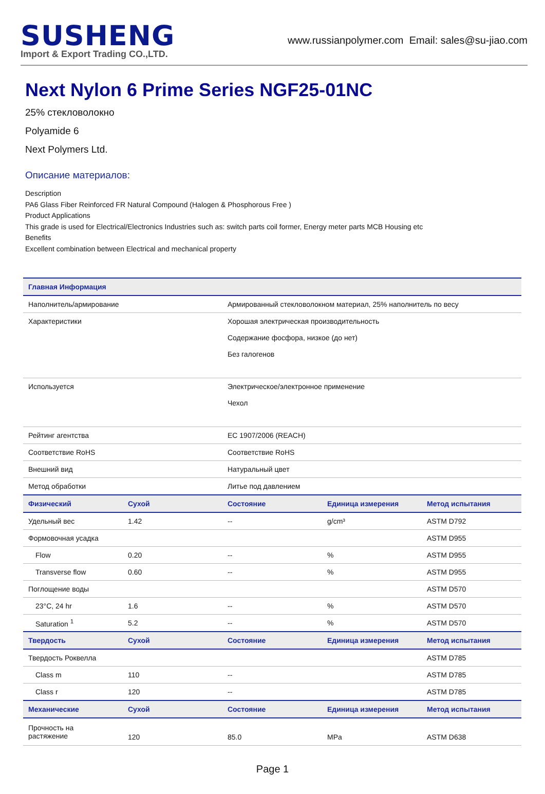SUSHENG
Import & Export Trading CO.,LTD.
www.russianpolymer.com Email: sales@su-jiao.com
Next Nylon 6 Prime Series NGF25-01NC
25% стекловолокно
Polyamide 6
Next Polymers Ltd.
Описание материалов:
Description
PA6 Glass Fiber Reinforced FR Natural Compound (Halogen & Phosphorous Free )
Product Applications
This grade is used for Electrical/Electronics Industries such as: switch parts coil former, Energy meter parts MCB Housing etc
Benefits
Excellent combination between Electrical and mechanical property
| Главная Информация | | | | |
| --- | --- | --- | --- | --- |
| Наполнитель/армирование | | Армированный стекловолокном материал, 25% наполнитель по весу | | |
| Характеристики | | Хорошая электрическая производительность Содержание фосфора, низкое (до нет) Без галогенов | | |
| Используется | | Электрическое/электронное применение Чехол | | |
| Рейтинг агентства | | EC 1907/2006 (REACH) | | |
| Соответствие RoHS | | Соответствие RoHS | | |
| Внешний вид | | Натуральный цвет | | |
| Метод обработки | | Литье под давлением | | |
| Физический | Сухой | Состояние | Единица измерения | Метод испытания |
| Удельный вес | 1.42 | -- | g/cm³ | ASTM D792 |
| Формовочная усадка | | | | ASTM D955 |
| Flow | 0.20 | -- | % | ASTM D955 |
| Transverse flow | 0.60 | -- | % | ASTM D955 |
| Поглощение воды | | | | ASTM D570 |
| 23°C, 24 hr | 1.6 | -- | % | ASTM D570 |
| Saturation <sup>1</sup> | 5.2 | -- | % | ASTM D570 |
| Твердость | Сухой | Состояние | Единица измерения | Метод испытания |
| Твердость Роквелла | | | | ASTM D785 |
| Class m | 110 | -- | | ASTM D785 |
| Class r | 120 | -- | | ASTM D785 |
| Механические | Сухой | Состояние | Единица измерения | Метод испытания |
| Прочность на растяжение | 120 | 85.0 | MPa | ASTM D638 |
Page 1